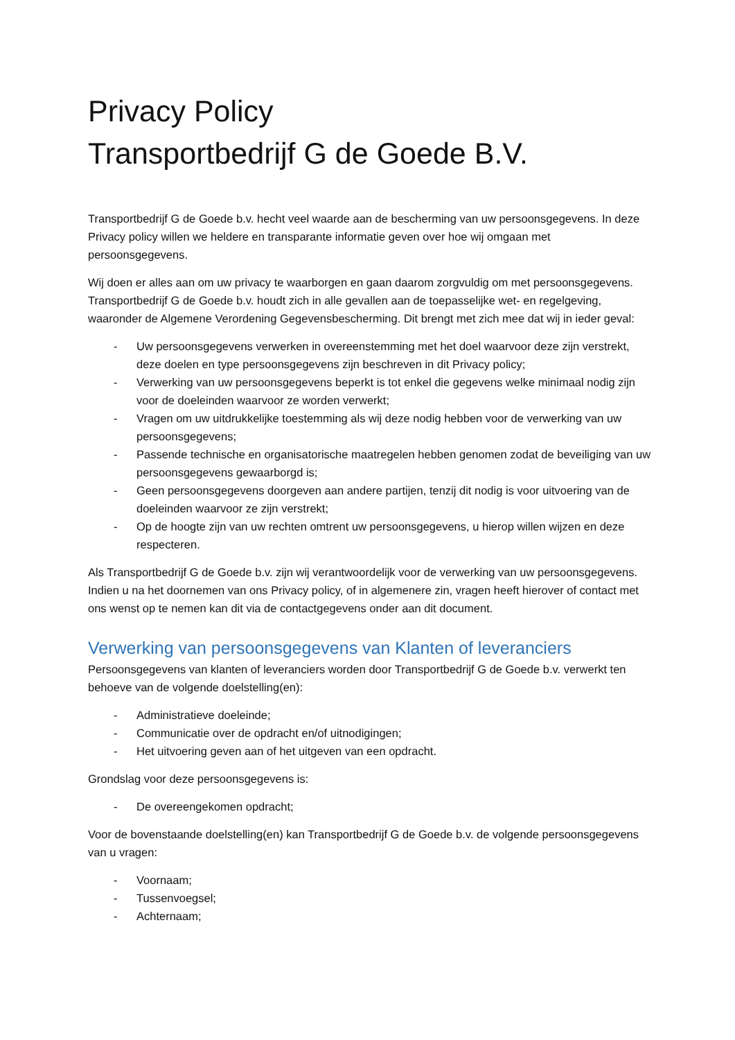Privacy Policy
Transportbedrijf G de Goede B.V.
Transportbedrijf G de Goede b.v. hecht veel waarde aan de bescherming van uw persoonsgegevens. In deze Privacy policy willen we heldere en transparante informatie geven over hoe wij omgaan met persoonsgegevens.
Wij doen er alles aan om uw privacy te waarborgen en gaan daarom zorgvuldig om met persoonsgegevens. Transportbedrijf G de Goede b.v. houdt zich in alle gevallen aan de toepasselijke wet- en regelgeving, waaronder de Algemene Verordening Gegevensbescherming. Dit brengt met zich mee dat wij in ieder geval:
- Uw persoonsgegevens verwerken in overeenstemming met het doel waarvoor deze zijn verstrekt, deze doelen en type persoonsgegevens zijn beschreven in dit Privacy policy;
- Verwerking van uw persoonsgegevens beperkt is tot enkel die gegevens welke minimaal nodig zijn voor de doeleinden waarvoor ze worden verwerkt;
- Vragen om uw uitdrukkelijke toestemming als wij deze nodig hebben voor de verwerking van uw persoonsgegevens;
- Passende technische en organisatorische maatregelen hebben genomen zodat de beveiliging van uw persoonsgegevens gewaarborgd is;
- Geen persoonsgegevens doorgeven aan andere partijen, tenzij dit nodig is voor uitvoering van de doeleinden waarvoor ze zijn verstrekt;
- Op de hoogte zijn van uw rechten omtrent uw persoonsgegevens, u hierop willen wijzen en deze respecteren.
Als Transportbedrijf G de Goede b.v. zijn wij verantwoordelijk voor de verwerking van uw persoonsgegevens. Indien u na het doornemen van ons Privacy policy, of in algemenere zin, vragen heeft hierover of contact met ons wenst op te nemen kan dit via de contactgegevens onder aan dit document.
Verwerking van persoonsgegevens van Klanten of leveranciers
Persoonsgegevens van klanten of leveranciers worden door Transportbedrijf G de Goede b.v. verwerkt ten behoeve van de volgende doelstelling(en):
- Administratieve doeleinde;
- Communicatie over de opdracht en/of uitnodigingen;
- Het uitvoering geven aan of het uitgeven van een opdracht.
Grondslag voor deze persoonsgegevens is:
- De overeengekomen opdracht;
Voor de bovenstaande doelstelling(en) kan Transportbedrijf G de Goede b.v. de volgende persoonsgegevens van u vragen:
- Voornaam;
- Tussenvoegsel;
- Achternaam;